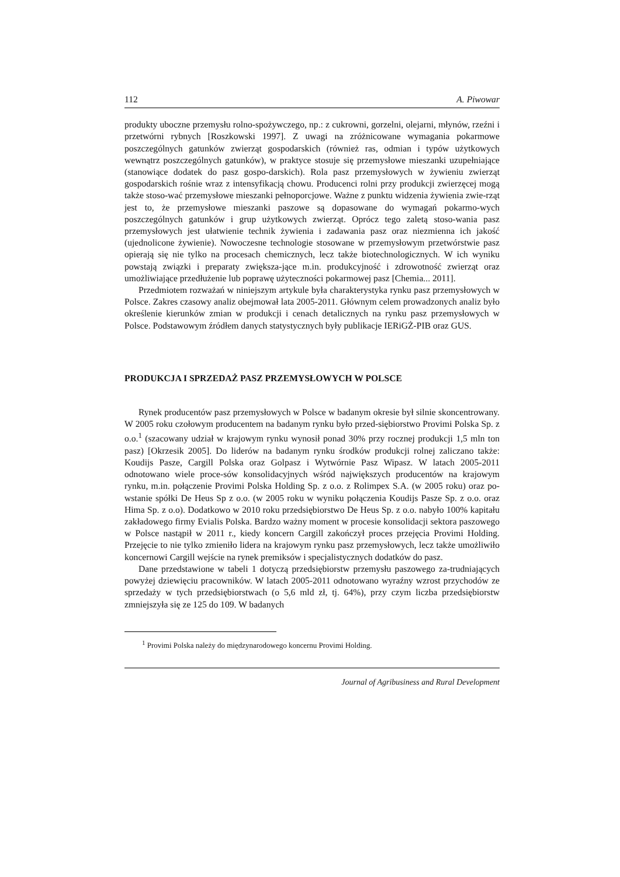112 A. Piwowar
produkty uboczne przemysłu rolno-spożywczego, np.: z cukrowni, gorzelni, olejarni, młynów, rzeźni i przetwórni rybnych [Roszkowski 1997]. Z uwagi na zróżnicowane wymagania pokarmowe poszczególnych gatunków zwierząt gospodarskich (również ras, odmian i typów użytkowych wewnątrz poszczególnych gatunków), w praktyce stosuje się przemysłowe mieszanki uzupełniające (stanowiące dodatek do pasz gospo-darskich). Rola pasz przemysłowych w żywieniu zwierząt gospodarskich rośnie wraz z intensyfikacją chowu. Producenci rolni przy produkcji zwierzęcej mogą także stoso-wać przemysłowe mieszanki pełnoporcjowe. Ważne z punktu widzenia żywienia zwie-rząt jest to, że przemysłowe mieszanki paszowe są dopasowane do wymagań pokarmo-wych poszczególnych gatunków i grup użytkowych zwierząt. Oprócz tego zaletą stoso-wania pasz przemysłowych jest ułatwienie technik żywienia i zadawania pasz oraz niezmienna ich jakość (ujednolicone żywienie). Nowoczesne technologie stosowane w przemysłowym przetwórstwie pasz opierają się nie tylko na procesach chemicznych, lecz także biotechnologicznych. W ich wyniku powstają związki i preparaty zwiększa-jące m.in. produkcyjność i zdrowotność zwierząt oraz umożliwiające przedłużenie lub poprawę użyteczności pokarmowej pasz [Chemia... 2011].
Przedmiotem rozważań w niniejszym artykule była charakterystyka rynku pasz przemysłowych w Polsce. Zakres czasowy analiz obejmował lata 2005-2011. Głównym celem prowadzonych analiz było określenie kierunków zmian w produkcji i cenach detalicznych na rynku pasz przemysłowych w Polsce. Podstawowym źródłem danych statystycznych były publikacje IERiGŻ-PIB oraz GUS.
PRODUKCJA I SPRZEDAŻ PASZ PRZEMYSŁOWYCH W POLSCE
Rynek producentów pasz przemysłowych w Polsce w badanym okresie był silnie skoncentrowany. W 2005 roku czołowym producentem na badanym rynku było przed-siębiorstwo Provimi Polska Sp. z o.o.<sup>1</sup> (szacowany udział w krajowym rynku wynosił ponad 30% przy rocznej produkcji 1,5 mln ton pasz) [Okrzesik 2005]. Do liderów na badanym rynku środków produkcji rolnej zaliczano także: Koudijs Pasze, Cargill Polska oraz Golpasz i Wytwórnie Pasz Wipasz. W latach 2005-2011 odnotowano wiele proce-sów konsolidacyjnych wśród największych producentów na krajowym rynku, m.in. połączenie Provimi Polska Holding Sp. z o.o. z Rolimpex S.A. (w 2005 roku) oraz po-wstanie spółki De Heus Sp z o.o. (w 2005 roku w wyniku połączenia Koudijs Pasze Sp. z o.o. oraz Hima Sp. z o.o). Dodatkowo w 2010 roku przedsiębiorstwo De Heus Sp. z o.o. nabyło 100% kapitału zakładowego firmy Evialis Polska. Bardzo ważny moment w procesie konsolidacji sektora paszowego w Polsce nastąpił w 2011 r., kiedy koncern Cargill zakończył proces przejęcia Provimi Holding. Przejęcie to nie tylko zmieniło lidera na krajowym rynku pasz przemysłowych, lecz także umożliwiło koncernowi Cargill wejście na rynek premiksów i specjalistycznych dodatków do pasz.
Dane przedstawione w tabeli 1 dotyczą przedsiębiorstw przemysłu paszowego za-trudniających powyżej dziewięciu pracowników. W latach 2005-2011 odnotowano wyraźny wzrost przychodów ze sprzedaży w tych przedsiębiorstwach (o 5,6 mld zł, tj. 64%), przy czym liczba przedsiębiorstw zmniejszyła się ze 125 do 109. W badanych
<sup>1</sup> Provimi Polska należy do międzynarodowego koncernu Provimi Holding.
Journal of Agribusiness and Rural Development